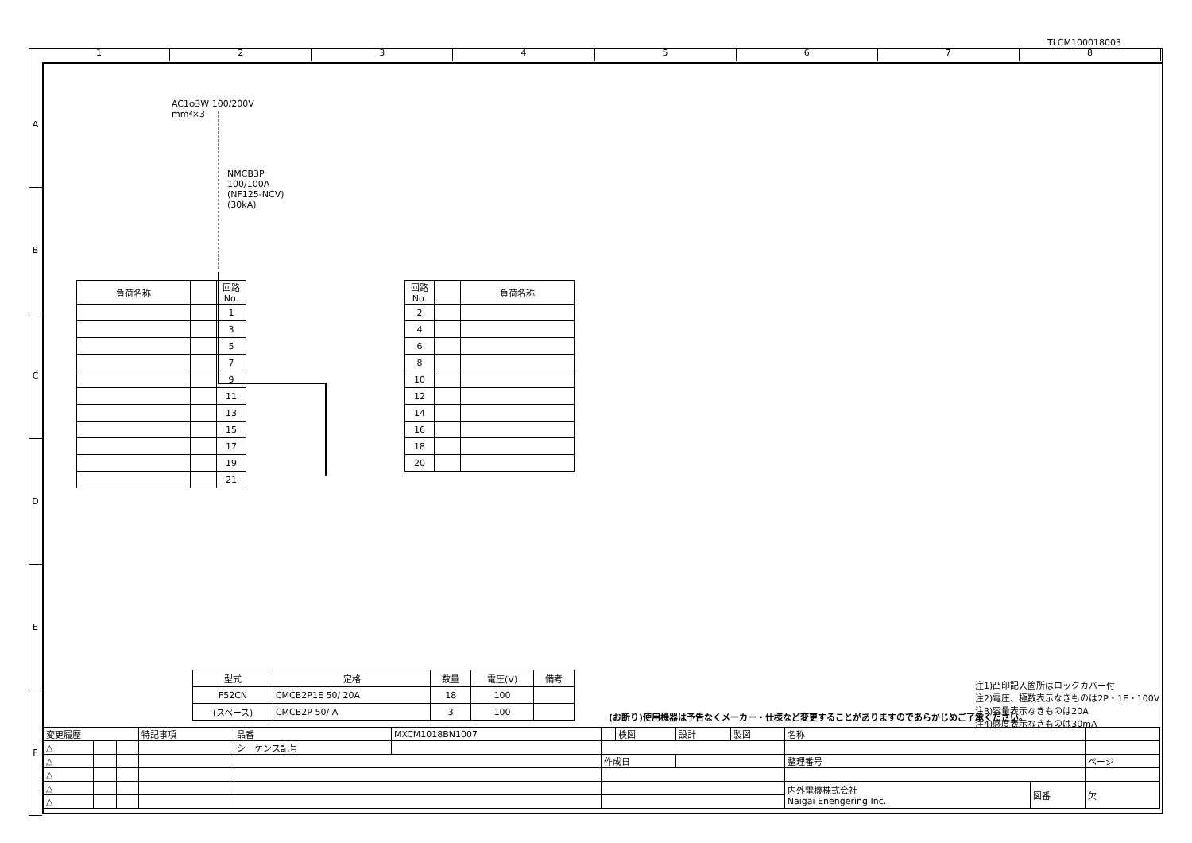TLCM100018003
1 2 3 4 5 6 7 8
A
B
C
D
E
F
AC1φ3W 100/200V
mm²×3
NMCB3P
100/100A
(NF125-NCV)
(30kA)
| 負荷名称 | | 回路No. |
| --- | --- | --- |
| | | 1 |
| | | 3 |
| | | 5 |
| | | 7 |
| | | 9 |
| | | 11 |
| | | 13 |
| | | 15 |
| | | 17 |
| | | 19 |
| | | 21 |
| 回路No. | | 負荷名称 |
| --- | --- | --- |
| 2 | | |
| 4 | | |
| 6 | | |
| 8 | | |
| 10 | | |
| 12 | | |
| 14 | | |
| 16 | | |
| 18 | | |
| 20 | | |
| 型式 | 定格 | 数量 | 電圧(V) | 備考 |
| --- | --- | --- | --- | --- |
| F52CN | CMCB2P1E 50/ 20A | 18 | 100 | |
| (スペース) | CMCB2P 50/ A | 3 | 100 | |
(お断り)使用機器は予告なくメーカー・仕様など変更することがありますのであらかじめご了承ください。
注1)凸印記入箇所はロックカバー付
注2)電圧、極数表示なきものは2P・1E・100V
注3)容量表示なきものは20A
注4)感度表示なきものは30mA
| 変更履歴 | | | 特記事項 | 品番 | MXCM1018BN1007 | | 検図 | 設計 | 製図 | 名称 | | |
| △ | | | | シーケンス記号 | | | | | | | | |
| △ | | | | | | 作成日 | | | | 整理番号 | | ページ |
| △ | | | | | | | | | | | | |
| △ | | | | | | | | | | 内外電機株式会社 Naigai Enengering Inc. | 図番 | 欠 |
| △ | | | | | | | | | | | | |